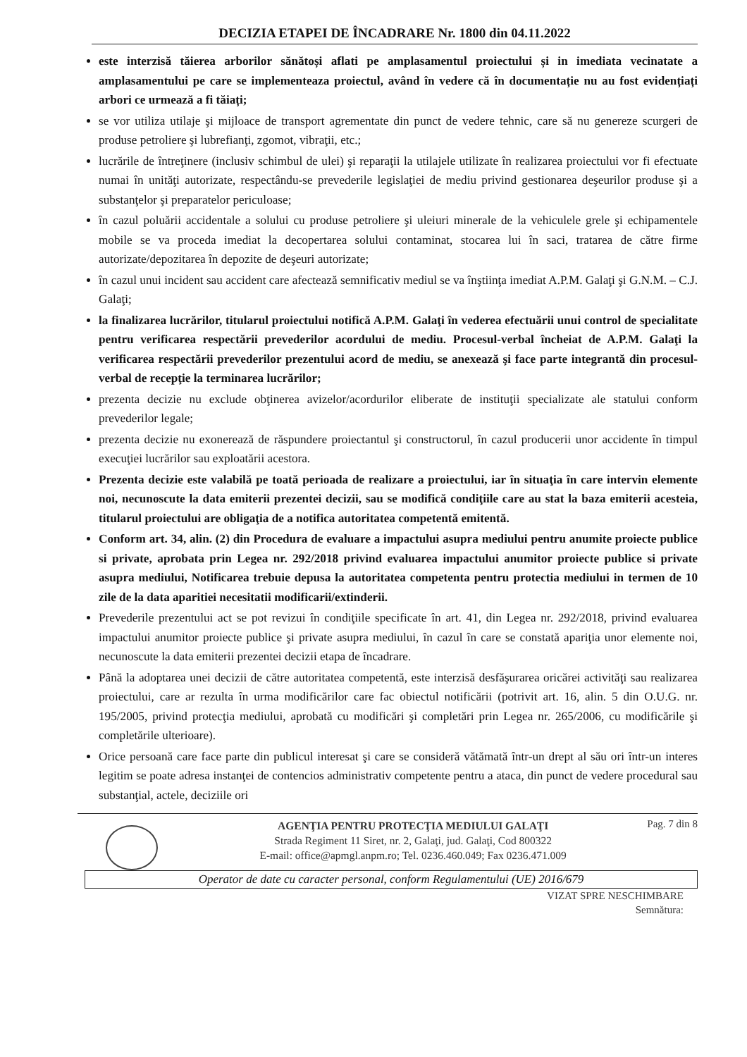DECIZIA ETAPEI DE ÎNCADRARE Nr. 1800 din 04.11.2022
este interzisă tăierea arborilor sănătoși aflati pe amplasamentul proiectului și in imediata vecinatate a amplasamentului pe care se implementeaza proiectul, având în vedere că în documentație nu au fost evidențiați arbori ce urmează a fi tăiați;
se vor utiliza utilaje şi mijloace de transport agrementate din punct de vedere tehnic, care să nu genereze scurgeri de produse petroliere şi lubrefianţi, zgomot, vibraţii, etc.;
lucrările de întreţinere (inclusiv schimbul de ulei) şi reparaţii la utilajele utilizate în realizarea proiectului vor fi efectuate numai în unităţi autorizate, respectându-se prevederile legislaţiei de mediu privind gestionarea deşeurilor produse şi a substanţelor şi preparatelor periculoase;
în cazul poluării accidentale a solului cu produse petroliere şi uleiuri minerale de la vehiculele grele şi echipamentele mobile se va proceda imediat la decopertarea solului contaminat, stocarea lui în saci, tratarea de către firme autorizate/depozitarea în depozite de deşeuri autorizate;
în cazul unui incident sau accident care afectează semnificativ mediul se va înştiinţa imediat A.P.M. Galaţi şi G.N.M. – C.J. Galaţi;
la finalizarea lucrărilor, titularul proiectului notifică A.P.M. Galaţi în vederea efectuării unui control de specialitate pentru verificarea respectării prevederilor acordului de mediu. Procesul-verbal încheiat de A.P.M. Galaţi la verificarea respectării prevederilor prezentului acord de mediu, se anexează şi face parte integrantă din procesul-verbal de recepţie la terminarea lucrărilor;
prezenta decizie nu exclude obţinerea avizelor/acordurilor eliberate de instituţii specializate ale statului conform prevederilor legale;
prezenta decizie nu exonerează de răspundere proiectantul şi constructorul, în cazul producerii unor accidente în timpul execuţiei lucrărilor sau exploatării acestora.
Prezenta decizie este valabilă pe toată perioada de realizare a proiectului, iar în situaţia în care intervin elemente noi, necunoscute la data emiterii prezentei decizii, sau se modifică condiţiile care au stat la baza emiterii acesteia, titularul proiectului are obligaţia de a notifica autoritatea competentă emitentă.
Conform art. 34, alin. (2) din Procedura de evaluare a impactului asupra mediului pentru anumite proiecte publice si private, aprobata prin Legea nr. 292/2018 privind evaluarea impactului anumitor proiecte publice si private asupra mediului, Notificarea trebuie depusa la autoritatea competenta pentru protectia mediului in termen de 10 zile de la data aparitiei necesitatii modificarii/extinderii.
Prevederile prezentului act se pot revizui în condiţiile specificate în art. 41, din Legea nr. 292/2018, privind evaluarea impactului anumitor proiecte publice şi private asupra mediului, în cazul în care se constată apariţia unor elemente noi, necunoscute la data emiterii prezentei decizii etapa de încadrare.
Până la adoptarea unei decizii de către autoritatea competentă, este interzisă desfăşurarea oricărei activităţi sau realizarea proiectului, care ar rezulta în urma modificărilor care fac obiectul notificării (potrivit art. 16, alin. 5 din O.U.G. nr. 195/2005, privind protecţia mediului, aprobată cu modificări şi completări prin Legea nr. 265/2006, cu modificările şi completările ulterioare).
Orice persoană care face parte din publicul interesat şi care se consideră vătămată într-un drept al său ori într-un interes legitim se poate adresa instanţei de contencios administrativ competente pentru a ataca, din punct de vedere procedural sau substanţial, actele, deciziile ori
AGENŢIA PENTRU PROTECŢIA MEDIULUI GALAŢI
Strada Regiment 11 Siret, nr. 2, Galaţi, jud. Galaţi, Cod 800322
E-mail: office@apmgl.anpm.ro; Tel. 0236.460.049; Fax 0236.471.009
Pag. 7 din 8
Operator de date cu caracter personal, conform Regulamentului (UE) 2016/679
VIZAT SPRE NESCHIMBARE
Semnătura: